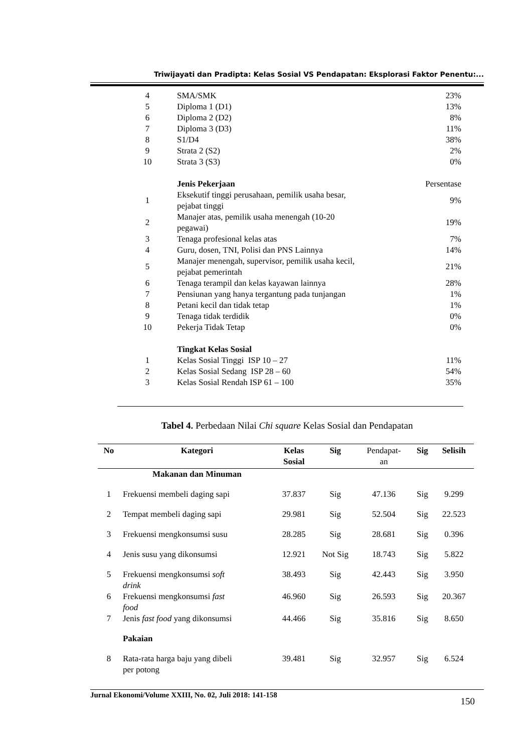Triwijayati dan Pradipta: Kelas Sosial VS Pendapatan: Eksplorasi Faktor Penentu:...
| 4 | | SMA/SMK | 23% |
| 5 | | Diploma 1 (D1) | 13% |
| 6 | | Diploma 2 (D2) | 8% |
| 7 | | Diploma 3 (D3) | 11% |
| 8 | | S1/D4 | 38% |
| 9 | | Strata 2 (S2) | 2% |
| 10 | | Strata 3 (S3) | 0% |
| | | Jenis Pekerjaan | Persentase |
| 1 | | Eksekutif tinggi perusahaan, pemilik usaha besar, pejabat tinggi | 9% |
| 2 | | Manajer atas, pemilik usaha menengah (10-20 pegawai) | 19% |
| 3 | | Tenaga profesional kelas atas | 7% |
| 4 | | Guru, dosen, TNI, Polisi dan PNS Lainnya | 14% |
| 5 | | Manajer menengah, supervisor, pemilik usaha kecil, pejabat pemerintah | 21% |
| 6 | | Tenaga terampil dan kelas kayawan lainnya | 28% |
| 7 | | Pensiunan yang hanya tergantung pada tunjangan | 1% |
| 8 | | Petani kecil dan tidak tetap | 1% |
| 9 | | Tenaga tidak terdidik | 0% |
| 10 | | Pekerja Tidak Tetap | 0% |
| | | Tingkat Kelas Sosial | |
| 1 | | Kelas Sosial Tinggi ISP 10 – 27 | 11% |
| 2 | | Kelas Sosial Sedang ISP 28 – 60 | 54% |
| 3 | | Kelas Sosial Rendah ISP 61 – 100 | 35% |
Tabel 4. Perbedaan Nilai Chi square Kelas Sosial dan Pendapatan
| No | Kategori | Kelas Sosial | Sig | Pendapat- an | Sig | Selisih |
| --- | --- | --- | --- | --- | --- | --- |
| | Makanan dan Minuman | | | | | |
| 1 | Frekuensi membeli daging sapi | 37.837 | Sig | 47.136 | Sig | 9.299 |
| 2 | Tempat membeli daging sapi | 29.981 | Sig | 52.504 | Sig | 22.523 |
| 3 | Frekuensi mengkonsumsi susu | 28.285 | Sig | 28.681 | Sig | 0.396 |
| 4 | Jenis susu yang dikonsumsi | 12.921 | Not Sig | 18.743 | Sig | 5.822 |
| 5 | Frekuensi mengkonsumsi soft drink | 38.493 | Sig | 42.443 | Sig | 3.950 |
| 6 | Frekuensi mengkonsumsi fast food | 46.960 | Sig | 26.593 | Sig | 20.367 |
| 7 | Jenis fast food yang dikonsumsi | 44.466 | Sig | 35.816 | Sig | 8.650 |
| | Pakaian | | | | | |
| 8 | Rata-rata harga baju yang dibeli per potong | 39.481 | Sig | 32.957 | Sig | 6.524 |
Jurnal Ekonomi/Volume XXIII, No. 02, Juli 2018: 141-158 150